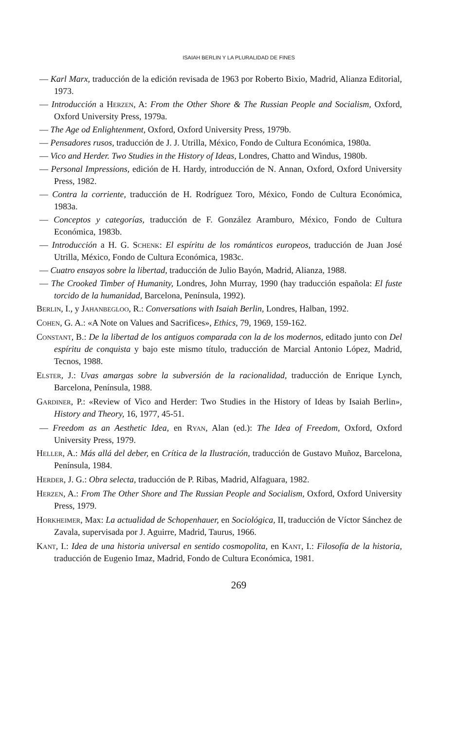ISAIAH BERLIN Y LA PLURALIDAD DE FINES
— Karl Marx, traducción de la edición revisada de 1963 por Roberto Bixio, Madrid, Alianza Editorial, 1973.
— Introducción a Herzen, A: From the Other Shore & The Russian People and Socialism, Oxford, Oxford University Press, 1979a.
— The Age od Enlightenment, Oxford, Oxford University Press, 1979b.
— Pensadores rusos, traducción de J. J. Utrilla, México, Fondo de Cultura Económica, 1980a.
— Vico and Herder. Two Studies in the History of Ideas, Londres, Chatto and Windus, 1980b.
— Personal Impressions, edición de H. Hardy, introducción de N. Annan, Oxford, Oxford University Press, 1982.
— Contra la corriente, traducción de H. Rodríguez Toro, México, Fondo de Cultura Económica, 1983a.
— Conceptos y categorías, traducción de F. González Aramburo, México, Fondo de Cultura Económica, 1983b.
— Introducción a H. G. Schenk: El espíritu de los románticos europeos, traducción de Juan José Utrilla, México, Fondo de Cultura Económica, 1983c.
— Cuatro ensayos sobre la libertad, traducción de Julio Bayón, Madrid, Alianza, 1988.
— The Crooked Timber of Humanity, Londres, John Murray, 1990 (hay traducción española: El fuste torcido de la humanidad, Barcelona, Península, 1992).
Berlin, I., y Jahanbegloo, R.: Conversations with Isaiah Berlin, Londres, Halban, 1992.
Cohen, G. A.: «A Note on Values and Sacrifices», Ethics, 79, 1969, 159-162.
Constant, B.: De la libertad de los antiguos comparada con la de los modernos, editado junto con Del espíritu de conquista y bajo este mismo título, traducción de Marcial Antonio López, Madrid, Tecnos, 1988.
Elster, J.: Uvas amargas sobre la subversión de la racionalidad, traducción de Enrique Lynch, Barcelona, Península, 1988.
Gardiner, P.: «Review of Vico and Herder: Two Studies in the History of Ideas by Isaiah Berlin», History and Theory, 16, 1977, 45-51.
— Freedom as an Aesthetic Idea, en Ryan, Alan (ed.): The Idea of Freedom, Oxford, Oxford University Press, 1979.
Heller, A.: Más allá del deber, en Crítica de la Ilustración, traducción de Gustavo Muñoz, Barcelona, Península, 1984.
Herder, J. G.: Obra selecta, traducción de P. Ribas, Madrid, Alfaguara, 1982.
Herzen, A.: From The Other Shore and The Russian People and Socialism, Oxford, Oxford University Press, 1979.
Horkheimer, Max: La actualidad de Schopenhauer, en Sociológica, II, traducción de Víctor Sánchez de Zavala, supervisada por J. Aguirre, Madrid, Taurus, 1966.
Kant, I.: Idea de una historia universal en sentido cosmopolita, en Kant, I.: Filosofía de la historia, traducción de Eugenio Imaz, Madrid, Fondo de Cultura Económica, 1981.
269